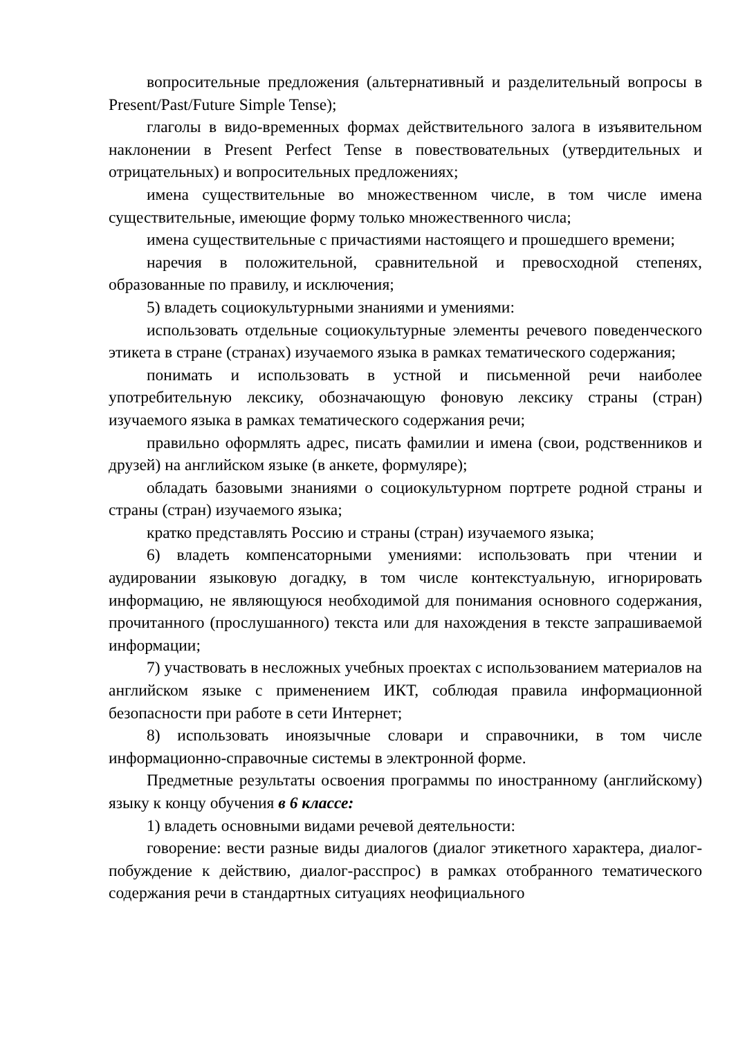вопросительные предложения (альтернативный и разделительный вопросы в Present/Past/Future Simple Tense);
глаголы в видо-временных формах действительного залога в изъявительном наклонении в Present Perfect Tense в повествовательных (утвердительных и отрицательных) и вопросительных предложениях;
имена существительные во множественном числе, в том числе имена существительные, имеющие форму только множественного числа;
имена существительные с причастиями настоящего и прошедшего времени;
наречия в положительной, сравнительной и превосходной степенях, образованные по правилу, и исключения;
5) владеть социокультурными знаниями и умениями:
использовать отдельные социокультурные элементы речевого поведенческого этикета в стране (странах) изучаемого языка в рамках тематического содержания;
понимать и использовать в устной и письменной речи наиболее употребительную лексику, обозначающую фоновую лексику страны (стран) изучаемого языка в рамках тематического содержания речи;
правильно оформлять адрес, писать фамилии и имена (свои, родственников и друзей) на английском языке (в анкете, формуляре);
обладать базовыми знаниями о социокультурном портрете родной страны и страны (стран) изучаемого языка;
кратко представлять Россию и страны (стран) изучаемого языка;
6) владеть компенсаторными умениями: использовать при чтении и аудировании языковую догадку, в том числе контекстуальную, игнорировать информацию, не являющуюся необходимой для понимания основного содержания, прочитанного (прослушанного) текста или для нахождения в тексте запрашиваемой информации;
7) участвовать в несложных учебных проектах с использованием материалов на английском языке с применением ИКТ, соблюдая правила информационной безопасности при работе в сети Интернет;
8) использовать иноязычные словари и справочники, в том числе информационно-справочные системы в электронной форме.
Предметные результаты освоения программы по иностранному (английскому) языку к концу обучения в 6 классе:
1) владеть основными видами речевой деятельности:
говорение: вести разные виды диалогов (диалог этикетного характера, диалог-побуждение к действию, диалог-расспрос) в рамках отобранного тематического содержания речи в стандартных ситуациях неофициального